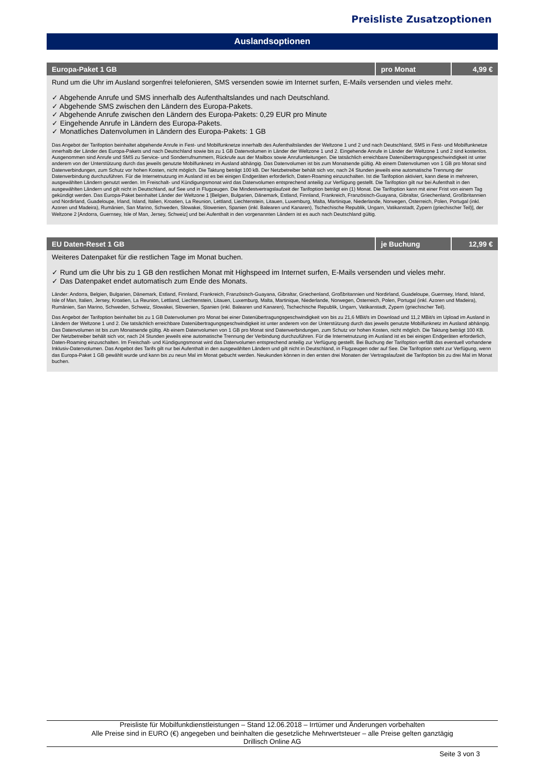Preisliste Zusatzoptionen
Auslandsoptionen
| Europa-Paket 1 GB | pro Monat | 4,99 € |
| --- | --- | --- |
| Rund um die Uhr im Ausland sorgenfrei telefonieren, SMS versenden sowie im Internet surfen, E-Mails versenden und vieles mehr. ✓ Abgehende Anrufe und SMS innerhalb des Aufenthaltslandes und nach Deutschland. ✓ Abgehende SMS zwischen den Ländern des Europa-Pakets. ✓ Abgehende Anrufe zwischen den Ländern des Europa-Pakets: 0,29 EUR pro Minute ✓ Eingehende Anrufe in Ländern des Europa-Pakets. ✓ Monatliches Datenvolumen in Ländern des Europa-Pakets: 1 GB Das Angebot der Tarifoption beinhaltet abgehende Anrufe in Fest- und Mobilfunknetze innerhalb des Aufenthaltslandes der Weltzone 1 und 2 und nach Deutschland, SMS in Fest- und Mobilfunknetze innerhalb der Länder des Europa-Pakets und nach Deutschland sowie bis zu 1 GB Datenvolumen in Länder der Weltzone 1 und 2. Eingehende Anrufe in Länder der Weltzone 1 und 2 sind kostenlos. Ausgenommen sind Anrufe und SMS zu Service- und Sonderrufnummern, Rückrufe aus der Mailbox sowie Anrufumleitungen. Die tatsächlich erreichbare Datenübertragungsgeschwindigkeit ist unter anderem von der Unterstützung durch das jeweils genutzte Mobilfunknetz im Ausland abhängig. Das Datenvolumen ist bis zum Monatsende gültig. Ab einem Datenvolumen von 1 GB pro Monat sind Datenverbindungen, zum Schutz vor hohen Kosten, nicht möglich. Die Taktung beträgt 100 kB. Der Netzbetreiber behält sich vor, nach 24 Stunden jeweils eine automatische Trennung der Datenverbindung durchzuführen. Für die Internetnutzung im Ausland ist es bei einigen Endgeräten erforderlich, Daten-Roaming einzuschalten. Ist die Tarifoption aktiviert, kann diese in mehreren, ausgewählten Ländern genutzt werden. Im Freischalt- und Kündigungsmonat wird das Datenvolumen entsprechend anteilig zur Verfügung gestellt. Die Tarifoption gilt nur bei Aufenthalt in den ausgewählten Ländern und gilt nicht in Deutschland, auf See und in Flugzeugen. Die Mindestvertragslaufzeit der Tarifoption beträgt ein (1) Monat. Die Tarifoption kann mit einer Frist von einem Tag gekündigt werden. Das Europa-Paket beinhaltet Länder der Weltzone 1 [Belgien, Bulgarien, Dänemark, Estland, Finnland, Frankreich, Französisch-Guayana, Gibraltar, Griechenland, Großbritannien und Nordirland, Guadeloupe, Irland, Island, Italien, Kroatien, La Reunion, Lettland, Liechtenstein, Litauen, Luxemburg, Malta, Martinique, Niederlande, Norwegen, Österreich, Polen, Portugal (inkl. Azoren und Madeira), Rumänien, San Marino, Schweden, Slowakei, Slowenien, Spanien (inkl. Balearen und Kanaren), Tschechische Republik, Ungarn, Vatikanstadt, Zypern (griechischer Teil)], der Weltzone 2 [Andorra, Guernsey, Isle of Man, Jersey, Schweiz] und bei Aufenthalt in den vorgenannten Ländern ist es auch nach Deutschland gültig. | | |
| EU Daten-Reset 1 GB | je Buchung | 12,99 € |
| --- | --- | --- |
| Weiteres Datenpaket für die restlichen Tage im Monat buchen. ✓ Rund um die Uhr bis zu 1 GB den restlichen Monat mit Highspeed im Internet surfen, E-Mails versenden und vieles mehr. ✓ Das Datenpaket endet automatisch zum Ende des Monats. Länder: Andorra, Belgien, Bulgarien, Dänemark, Estland, Finnland, Frankreich, Französisch-Guayana, Gibraltar, Griechenland, Großbritannien und Nordirland, Guadeloupe, Guernsey, Irland, Island, Isle of Man, Italien, Jersey, Kroatien, La Reunion, Lettland, Liechtenstein, Litauen, Luxemburg, Malta, Martinique, Niederlande, Norwegen, Österreich, Polen, Portugal (inkl. Azoren und Madeira), Rumänien, San Marino, Schweden, Schweiz, Slowakei, Slowenien, Spanien (inkl. Balearen und Kanaren), Tschechische Republik, Ungarn, Vatikanstadt, Zypern (griechischer Teil). Das Angebot der Tarifoption beinhaltet bis zu 1 GB Datenvolumen pro Monat bei einer Datenübertragungsgeschwindigkeit von bis zu 21,6 MBit/s im Download und 11,2 MBit/s im Upload im Ausland in Ländern der Weltzone 1 und 2. Die tatsächlich erreichbare Datenübertragungsgeschwindigkeit ist unter anderem von der Unterstützung durch das jeweils genutzte Mobilfunknetz im Ausland abhängig. Das Datenvolumen ist bis zum Monatsende gültig. Ab einem Datenvolumen von 1 GB pro Monat sind Datenverbindungen, zum Schutz vor hohen Kosten, nicht möglich. Die Taktung beträgt 100 KB. Der Netzbetreiber behält sich vor, nach 24 Stunden jeweils eine automatische Trennung der Verbindung durchzuführen. Für die Internetnutzung im Ausland ist es bei einigen Endgeräten erforderlich, Daten-Roaming einzuschalten. Im Freischalt- und Kündigungsmonat wird das Datenvolumen entsprechend anteilig zur Verfügung gestellt. Bei Buchung der Tarifoption verfällt das eventuell vorhandene Inklusiv-Datenvolumen. Das Angebot des Tarifs gilt nur bei Aufenthalt in den ausgewählten Ländern und gilt nicht in Deutschland, in Flugzeugen oder auf See. Die Tarifoption steht zur Verfügung, wenn das Europa-Paket 1 GB gewählt wurde und kann bis zu neun Mal im Monat gebucht werden. Neukunden können in den ersten drei Monaten der Vertragslaufzeit die Tarifoption bis zu drei Mal im Monat buchen. | | |
Preisliste für Mobilfunkdienstleistungen – Stand 12.06.2018 – Irrtümer und Änderungen vorbehalten
Alle Preise sind in EURO (€) angegeben und beinhalten die gesetzliche Mehrwertsteuer – alle Preise gelten ganztägig
Drillisch Online AG
Seite 3 von 3